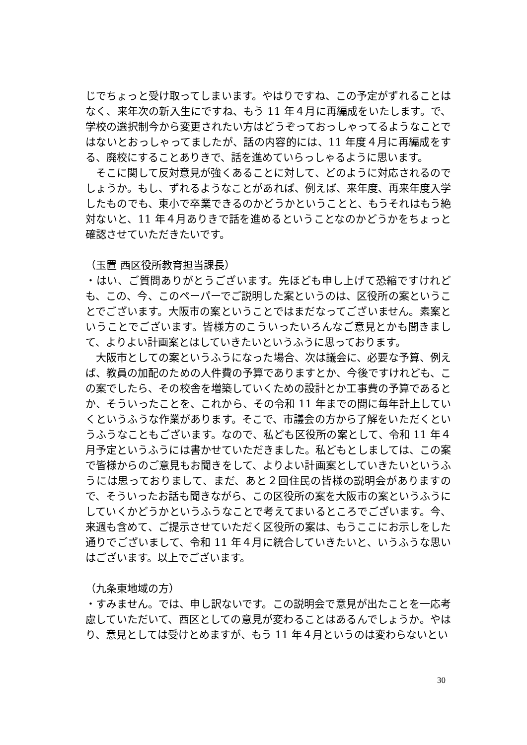じでちょっと受け取ってしまいます。やはりですね、この予定がずれることはなく、来年次の新入生にですね、もう 11 年４月に再編成をいたします。で、学校の選択制今から変更されたい方はどうぞっておっしゃってるようなことではないとおっしゃってましたが、話の内容的には、11 年度４月に再編成をする、廃校にすることありきで、話を進めていらっしゃるように思います。
　そこに関して反対意見が強くあることに対して、どのように対応されるのでしょうか。もし、ずれるようなことがあれば、例えば、来年度、再来年度入学したものでも、東小で卒業できるのかどうかということと、もうそれはもう絶対ないと、11 年４月ありきで話を進めるということなのかどうかをちょっと確認させていただきたいです。
（玉置 西区役所教育担当課長）
・はい、ご質問ありがとうございます。先ほども申し上げて恐縮ですけれども、この、今、このペーパーでご説明した案というのは、区役所の案ということでございます。大阪市の案ということではまだなってございません。素案ということでございます。皆様方のこういったいろんなご意見とかも聞きまして、よりよい計画案とはしていきたいというふうに思っております。
　大阪市としての案というふうになった場合、次は議会に、必要な予算、例えば、教員の加配のための人件費の予算でありますとか、今後ですけれども、この案でしたら、その校舎を増築していくための設計とか工事費の予算であるとか、そういったことを、これから、その令和 11 年までの間に毎年計上していくというふうな作業があります。そこで、市議会の方から了解をいただくというふうなこともございます。なので、私ども区役所の案として、令和 11 年４月予定というふうには書かせていただきました。私どもとしましては、この案で皆様からのご意見もお聞きをして、よりよい計画案としていきたいというふうには思っておりまして、まだ、あと２回住民の皆様の説明会がありますので、そういったお話も聞きながら、この区役所の案を大阪市の案というふうにしていくかどうかというふうなことで考えてまいるところでございます。今、来週も含めて、ご提示させていただく区役所の案は、もうここにお示しをした通りでございまして、令和 11 年４月に統合していきたいと、いうふうな思いはございます。以上でございます。
（九条東地域の方）
・すみません。では、申し訳ないです。この説明会で意見が出たことを一応考慮していただいて、西区としての意見が変わることはあるんでしょうか。やはり、意見としては受けとめますが、もう 11 年４月というのは変わらないとい
30